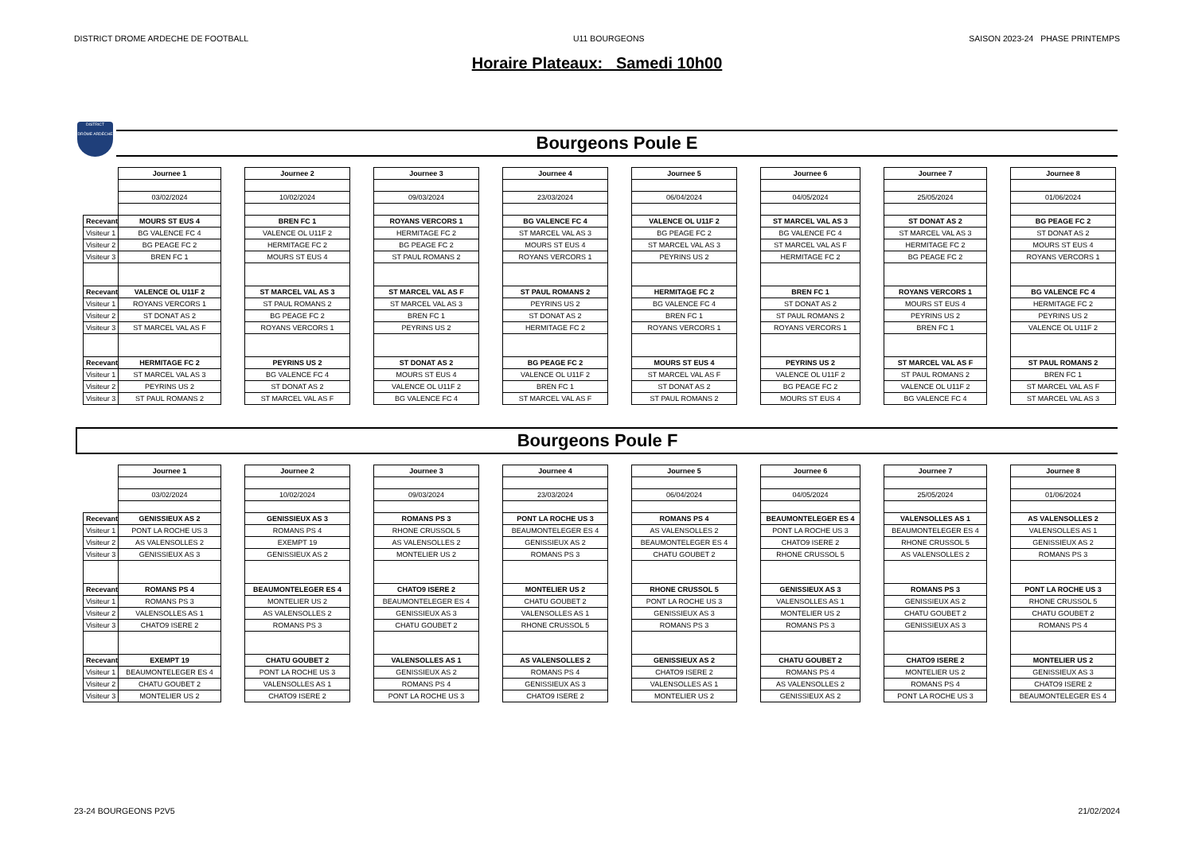DISTRICT DROME ARDECHE DE FOOTBALL U11 BOURGEONS SAISON 2023-24 PHASE PRINTEMPS
Horaire Plateaux: Samedi 10h00
DISTRICT
DRÔME ARDÈCHE
Bourgeons Poule E
| | Journee 1 | | Journee 2 | | Journee 3 | | Journee 4 | | Journee 5 | | Journee 6 | | Journee 7 | | Journee 8 |
| | 03/02/2024 | | 10/02/2024 | | 09/03/2024 | | 23/03/2024 | | 06/04/2024 | | 04/05/2024 | | 25/05/2024 | | 01/06/2024 |
| Recevant | MOURS ST EUS 4 | | BREN FC 1 | | ROYANS VERCORS 1 | | BG VALENCE FC 4 | | VALENCE OL U11F 2 | | ST MARCEL VAL AS 3 | | ST DONAT AS 2 | | BG PEAGE FC 2 |
| Visiteur 1 | BG VALENCE FC 4 | | VALENCE OL U11F 2 | | HERMITAGE FC 2 | | ST MARCEL VAL AS 3 | | BG PEAGE FC 2 | | BG VALENCE FC 4 | | ST MARCEL VAL AS 3 | | ST DONAT AS 2 |
| Visiteur 2 | BG PEAGE FC 2 | | HERMITAGE FC 2 | | BG PEAGE FC 2 | | MOURS ST EUS 4 | | ST MARCEL VAL AS 3 | | ST MARCEL VAL AS F | | HERMITAGE FC 2 | | MOURS ST EUS 4 |
| Visiteur 3 | BREN FC 1 | | MOURS ST EUS 4 | | ST PAUL ROMANS 2 | | ROYANS VERCORS 1 | | PEYRINS US 2 | | HERMITAGE FC 2 | | BG PEAGE FC 2 | | ROYANS VERCORS 1 |
| Recevant | VALENCE OL U11F 2 | | ST MARCEL VAL AS 3 | | ST MARCEL VAL AS F | | ST PAUL ROMANS 2 | | HERMITAGE FC 2 | | BREN FC 1 | | ROYANS VERCORS 1 | | BG VALENCE FC 4 |
| Visiteur 1 | ROYANS VERCORS 1 | | ST PAUL ROMANS 2 | | ST MARCEL VAL AS 3 | | PEYRINS US 2 | | BG VALENCE FC 4 | | ST DONAT AS 2 | | MOURS ST EUS 4 | | HERMITAGE FC 2 |
| Visiteur 2 | ST DONAT AS 2 | | BG PEAGE FC 2 | | BREN FC 1 | | ST DONAT AS 2 | | BREN FC 1 | | ST PAUL ROMANS 2 | | PEYRINS US 2 | | PEYRINS US 2 |
| Visiteur 3 | ST MARCEL VAL AS F | | ROYANS VERCORS 1 | | PEYRINS US 2 | | HERMITAGE FC 2 | | ROYANS VERCORS 1 | | ROYANS VERCORS 1 | | BREN FC 1 | | VALENCE OL U11F 2 |
| Recevant | HERMITAGE FC 2 | | PEYRINS US 2 | | ST DONAT AS 2 | | BG PEAGE FC 2 | | MOURS ST EUS 4 | | PEYRINS US 2 | | ST MARCEL VAL AS F | | ST PAUL ROMANS 2 |
| Visiteur 1 | ST MARCEL VAL AS 3 | | BG VALENCE FC 4 | | MOURS ST EUS 4 | | VALENCE OL U11F 2 | | ST MARCEL VAL AS F | | VALENCE OL U11F 2 | | ST PAUL ROMANS 2 | | BREN FC 1 |
| Visiteur 2 | PEYRINS US 2 | | ST DONAT AS 2 | | VALENCE OL U11F 2 | | BREN FC 1 | | ST DONAT AS 2 | | BG PEAGE FC 2 | | VALENCE OL U11F 2 | | ST MARCEL VAL AS F |
| Visiteur 3 | ST PAUL ROMANS 2 | | ST MARCEL VAL AS F | | BG VALENCE FC 4 | | ST MARCEL VAL AS F | | ST PAUL ROMANS 2 | | MOURS ST EUS 4 | | BG VALENCE FC 4 | | ST MARCEL VAL AS 3 |
Bourgeons Poule F
| | Journee 1 | | Journee 2 | | Journee 3 | | Journee 4 | | Journee 5 | | Journee 6 | | Journee 7 | | Journee 8 |
| | 03/02/2024 | | 10/02/2024 | | 09/03/2024 | | 23/03/2024 | | 06/04/2024 | | 04/05/2024 | | 25/05/2024 | | 01/06/2024 |
| Recevant | GENISSIEUX AS 2 | | GENISSIEUX AS 3 | | ROMANS PS 3 | | PONT LA ROCHE US 3 | | ROMANS PS 4 | | BEAUMONTELEGER ES 4 | | VALENSOLLES AS 1 | | AS VALENSOLLES 2 |
| Visiteur 1 | PONT LA ROCHE US 3 | | ROMANS PS 4 | | RHONE CRUSSOL 5 | | BEAUMONTELEGER ES 4 | | AS VALENSOLLES 2 | | PONT LA ROCHE US 3 | | BEAUMONTELEGER ES 4 | | VALENSOLLES AS 1 |
| Visiteur 2 | AS VALENSOLLES 2 | | EXEMPT 19 | | AS VALENSOLLES 2 | | GENISSIEUX AS 2 | | BEAUMONTELEGER ES 4 | | CHATO9 ISERE 2 | | RHONE CRUSSOL 5 | | GENISSIEUX AS 2 |
| Visiteur 3 | GENISSIEUX AS 3 | | GENISSIEUX AS 2 | | MONTELIER US 2 | | ROMANS PS 3 | | CHATU GOUBET 2 | | RHONE CRUSSOL 5 | | AS VALENSOLLES 2 | | ROMANS PS 3 |
| Recevant | ROMANS PS 4 | | BEAUMONTELEGER ES 4 | | CHATO9 ISERE 2 | | MONTELIER US 2 | | RHONE CRUSSOL 5 | | GENISSIEUX AS 3 | | ROMANS PS 3 | | PONT LA ROCHE US 3 |
| Visiteur 1 | ROMANS PS 3 | | MONTELIER US 2 | | BEAUMONTELEGER ES 4 | | CHATU GOUBET 2 | | PONT LA ROCHE US 3 | | VALENSOLLES AS 1 | | GENISSIEUX AS 2 | | RHONE CRUSSOL 5 |
| Visiteur 2 | VALENSOLLES AS 1 | | AS VALENSOLLES 2 | | GENISSIEUX AS 3 | | VALENSOLLES AS 1 | | GENISSIEUX AS 3 | | MONTELIER US 2 | | CHATU GOUBET 2 | | CHATU GOUBET 2 |
| Visiteur 3 | CHATO9 ISERE 2 | | ROMANS PS 3 | | CHATU GOUBET 2 | | RHONE CRUSSOL 5 | | ROMANS PS 3 | | ROMANS PS 3 | | GENISSIEUX AS 3 | | ROMANS PS 4 |
| Recevant | EXEMPT 19 | | CHATU GOUBET 2 | | VALENSOLLES AS 1 | | AS VALENSOLLES 2 | | GENISSIEUX AS 2 | | CHATU GOUBET 2 | | CHATO9 ISERE 2 | | MONTELIER US 2 |
| Visiteur 1 | BEAUMONTELEGER ES 4 | | PONT LA ROCHE US 3 | | GENISSIEUX AS 2 | | ROMANS PS 4 | | CHATO9 ISERE 2 | | ROMANS PS 4 | | MONTELIER US 2 | | GENISSIEUX AS 3 |
| Visiteur 2 | CHATU GOUBET 2 | | VALENSOLLES AS 1 | | ROMANS PS 4 | | GENISSIEUX AS 3 | | VALENSOLLES AS 1 | | AS VALENSOLLES 2 | | ROMANS PS 4 | | CHATO9 ISERE 2 |
| Visiteur 3 | MONTELIER US 2 | | CHATO9 ISERE 2 | | PONT LA ROCHE US 3 | | CHATO9 ISERE 2 | | MONTELIER US 2 | | GENISSIEUX AS 2 | | PONT LA ROCHE US 3 | | BEAUMONTELEGER ES 4 |
23-24 BOURGEONS P2V5 21/02/2024